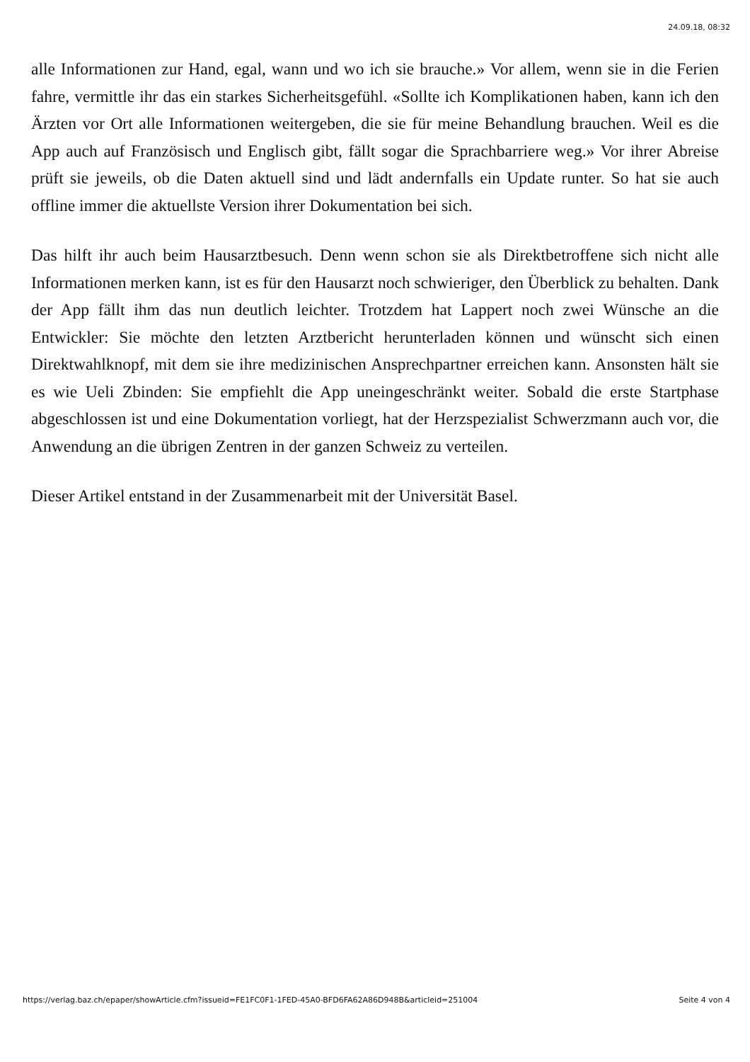24.09.18, 08:32
alle Informationen zur Hand, egal, wann und wo ich sie brauche.» Vor allem, wenn sie in die Ferien fahre, vermittle ihr das ein starkes Sicherheitsgefühl. «Sollte ich Komplikationen haben, kann ich den Ärzten vor Ort alle Informationen weitergeben, die sie für meine Behandlung brauchen. Weil es die App auch auf Französisch und Englisch gibt, fällt sogar die Sprachbarriere weg.» Vor ihrer Abreise prüft sie jeweils, ob die Daten aktuell sind und lädt andernfalls ein Update runter. So hat sie auch offline immer die aktuellste Version ihrer Dokumentation bei sich.
Das hilft ihr auch beim Hausarztbesuch. Denn wenn schon sie als Direktbetroffene sich nicht alle Informationen merken kann, ist es für den Hausarzt noch schwieriger, den Überblick zu behalten. Dank der App fällt ihm das nun deutlich leichter. Trotzdem hat Lappert noch zwei Wünsche an die Entwickler: Sie möchte den letzten Arztbericht herunterladen können und wünscht sich einen Direktwahlknopf, mit dem sie ihre medizinischen Ansprechpartner erreichen kann. Ansonsten hält sie es wie Ueli Zbinden: Sie empfiehlt die App uneingeschränkt weiter. Sobald die erste Startphase abgeschlossen ist und eine Dokumentation vorliegt, hat der Herzspezialist Schwerzmann auch vor, die Anwendung an die übrigen Zentren in der ganzen Schweiz zu verteilen.
Dieser Artikel entstand in der Zusammenarbeit mit der Universität Basel.
https://verlag.baz.ch/epaper/showArticle.cfm?issueid=FE1FC0F1-1FED-45A0-BFD6FA62A86D948B&articleid=251004 Seite 4 von 4